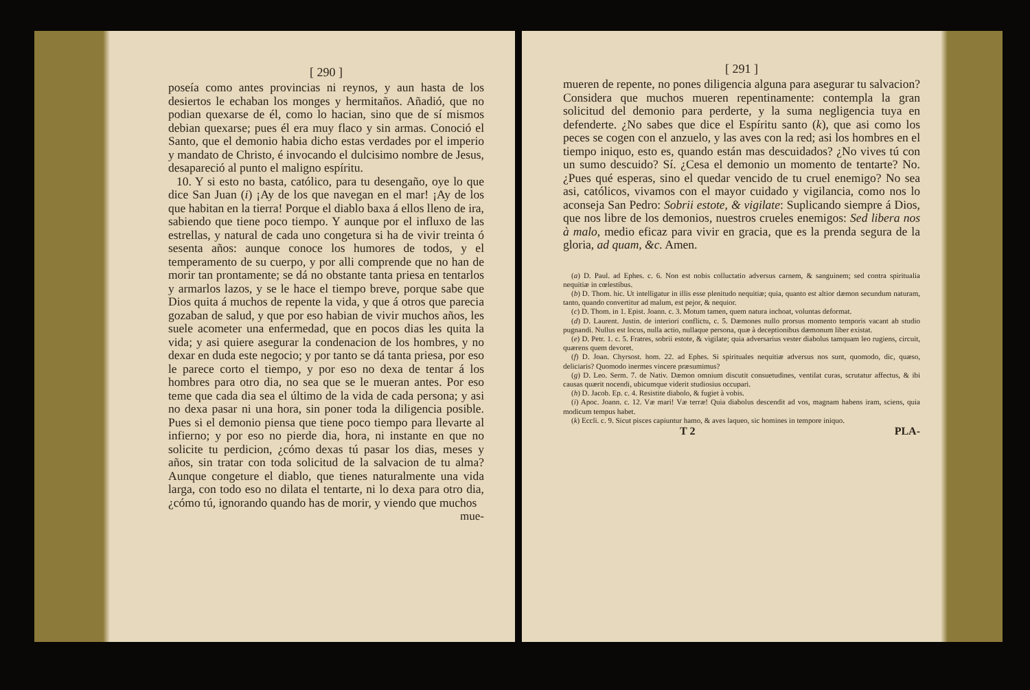[ 290 ]
poseía como antes provincias ni reynos, y aun hasta de los desiertos le echaban los monges y hermitaños. Añadió, que no podian quexarse de él, como lo hacian, sino que de sí mismos debian quexarse; pues él era muy flaco y sin armas. Conoció el Santo, que el demonio habia dicho estas verdades por el imperio y mandato de Christo, é invocando el dulcisimo nombre de Jesus, desapareció al punto el maligno espíritu.
10. Y si esto no basta, católico, para tu desengaño, oye lo que dice San Juan (i) ¡Ay de los que navegan en el mar! ¡Ay de los que habitan en la tierra! Porque el diablo baxa á ellos lleno de ira, sabiendo que tiene poco tiempo. Y aunque por el influxo de las estrellas, y natural de cada uno congetura si ha de vivir treinta ó sesenta años: aunque conoce los humores de todos, y el temperamento de su cuerpo, y por alli comprende que no han de morir tan prontamente; se dá no obstante tanta priesa en tentarlos y armarlos lazos, y se le hace el tiempo breve, porque sabe que Dios quita á muchos de repente la vida, y que á otros que parecia gozaban de salud, y que por eso habian de vivir muchos años, les suele acometer una enfermedad, que en pocos dias les quita la vida; y asi quiere asegurar la condenacion de los hombres, y no dexar en duda este negocio; y por tanto se dá tanta priesa, por eso le parece corto el tiempo, y por eso no dexa de tentar á los hombres para otro dia, no sea que se le mueran antes. Por eso teme que cada dia sea el último de la vida de cada persona; y asi no dexa pasar ni una hora, sin poner toda la diligencia posible. Pues si el demonio piensa que tiene poco tiempo para llevarte al infierno; y por eso no pierde dia, hora, ni instante en que no solicite tu perdicion, ¿cómo dexas tú pasar los dias, meses y años, sin tratar con toda solicitud de la salvacion de tu alma? Aunque congeture el diablo, que tienes naturalmente una vida larga, con todo eso no dilata el tentarte, ni lo dexa para otro dia, ¿cómo tú, ignorando quando has de morir, y viendo que muchos
mue-
[ 291 ]
mueren de repente, no pones diligencia alguna para asegurar tu salvacion? Considera que muchos mueren repentinamente: contempla la gran solicitud del demonio para perderte, y la suma negligencia tuya en defenderte. ¿No sabes que dice el Espíritu santo (k), que asi como los peces se cogen con el anzuelo, y las aves con la red; asi los hombres en el tiempo iniquo, esto es, quando están mas descuidados? ¿No vives tú con un sumo descuido? Sí. ¿Cesa el demonio un momento de tentarte? No. ¿Pues qué esperas, sino el quedar vencido de tu cruel enemigo? No sea asi, católicos, vivamos con el mayor cuidado y vigilancia, como nos lo aconseja San Pedro: Sobrii estote, & vigilate: Suplicando siempre á Dios, que nos libre de los demonios, nuestros crueles enemigos: Sed libera nos à malo, medio eficaz para vivir en gracia, que es la prenda segura de la gloria, ad quam, &c. Amen.
(a) D. Paul. ad Ephes. c. 6. Non est nobis colluctatio adversus carnem, & sanguinem; sed contra spiritualia nequitiæ in cœlestibus.
(b) D. Thom. hic. Ut intelligatur in illis esse plenitudo nequitiæ; quia, quanto est altior dæmon secundum naturam, tanto, quando convertitur ad malum, est pejor, & nequior.
(c) D. Thom. in 1. Epist. Joann. c. 3. Motum tamen, quem natura inchoat, voluntas deformat.
(d) D. Laurent. Justin. de interiori conflictu, c. 5. Dæmones nullo prorsus momento temporis vacant ab studio pugnandi. Nullus est locus, nulla actio, nullaque persona, quæ à deceptionibus dæmonum liber existat.
(e) D. Petr. 1. c. 5. Fratres, sobrii estote, & vigilate; quia adversarius vester diabolus tamquam leo rugiens, circuit, quærens quem devoret.
(f) D. Joan. Chyrsost. hom. 22. ad Ephes. Si spirituales nequitiæ adversus nos sunt, quomodo, dic, quæso, deliciaris? Quomodo inermes vincere præsumimus?
(g) D. Leo. Serm. 7. de Nativ. Dæmon omnium discutit consuetudines, ventilat curas, scrutatur affectus, & ibi causas quærit nocendi, ubicumque viderit studiosius occupari.
(h) D. Jacob. Ep. c. 4. Resistite diabolo, & fugiet à vobis.
(i) Apoc. Joann. c. 12. Væ mari! Væ terræ! Quia diabolus descendit ad vos, magnam habens iram, sciens, quia modicum tempus habet.
(k) Eccli. c. 9. Sicut pisces capiuntur hamo, & aves laqueo, sic homines in tempore iniquo.
T 2 PLA-